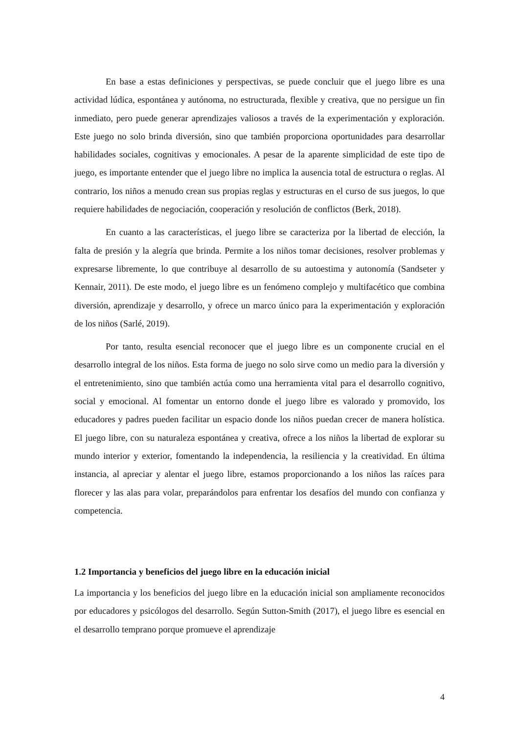En base a estas definiciones y perspectivas, se puede concluir que el juego libre es una actividad lúdica, espontánea y autónoma, no estructurada, flexible y creativa, que no persigue un fin inmediato, pero puede generar aprendizajes valiosos a través de la experimentación y exploración. Este juego no solo brinda diversión, sino que también proporciona oportunidades para desarrollar habilidades sociales, cognitivas y emocionales. A pesar de la aparente simplicidad de este tipo de juego, es importante entender que el juego libre no implica la ausencia total de estructura o reglas. Al contrario, los niños a menudo crean sus propias reglas y estructuras en el curso de sus juegos, lo que requiere habilidades de negociación, cooperación y resolución de conflictos (Berk, 2018).
En cuanto a las características, el juego libre se caracteriza por la libertad de elección, la falta de presión y la alegría que brinda. Permite a los niños tomar decisiones, resolver problemas y expresarse libremente, lo que contribuye al desarrollo de su autoestima y autonomía (Sandseter y Kennair, 2011). De este modo, el juego libre es un fenómeno complejo y multifacético que combina diversión, aprendizaje y desarrollo, y ofrece un marco único para la experimentación y exploración de los niños (Sarlé, 2019).
Por tanto, resulta esencial reconocer que el juego libre es un componente crucial en el desarrollo integral de los niños. Esta forma de juego no solo sirve como un medio para la diversión y el entretenimiento, sino que también actúa como una herramienta vital para el desarrollo cognitivo, social y emocional. Al fomentar un entorno donde el juego libre es valorado y promovido, los educadores y padres pueden facilitar un espacio donde los niños puedan crecer de manera holística. El juego libre, con su naturaleza espontánea y creativa, ofrece a los niños la libertad de explorar su mundo interior y exterior, fomentando la independencia, la resiliencia y la creatividad. En última instancia, al apreciar y alentar el juego libre, estamos proporcionando a los niños las raíces para florecer y las alas para volar, preparándolos para enfrentar los desafíos del mundo con confianza y competencia.
1.2 Importancia y beneficios del juego libre en la educación inicial
La importancia y los beneficios del juego libre en la educación inicial son ampliamente reconocidos por educadores y psicólogos del desarrollo. Según Sutton-Smith (2017), el juego libre es esencial en el desarrollo temprano porque promueve el aprendizaje
4